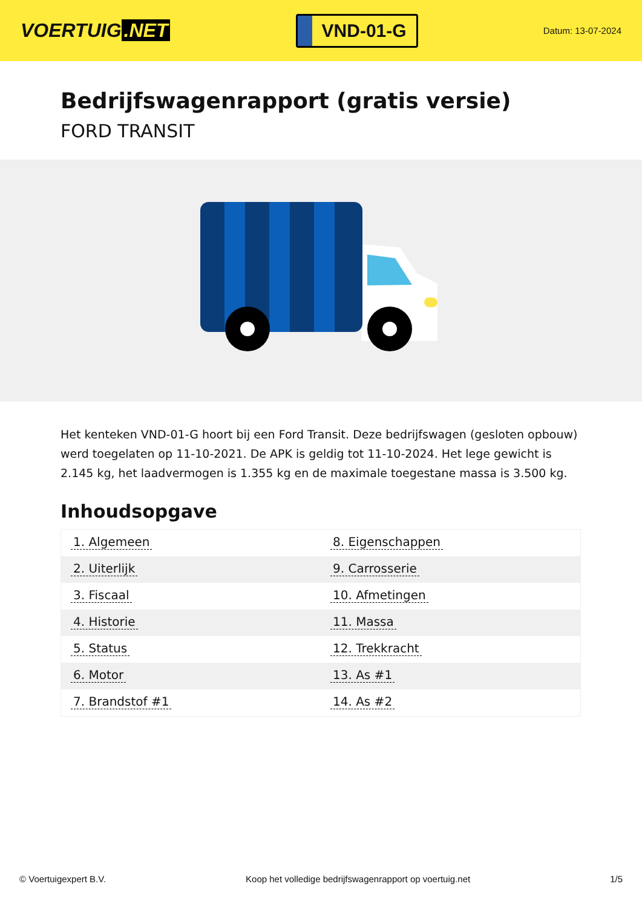VOERTUIG.NET
VND-01-G
Datum: 13-07-2024
Bedrijfswagenrapport (gratis versie)
FORD TRANSIT
Het kenteken VND-01-G hoort bij een Ford Transit. Deze bedrijfswagen (gesloten opbouw) werd toegelaten op 11-10-2021. De APK is geldig tot 11-10-2024. Het lege gewicht is 2.145 kg, het laadvermogen is 1.355 kg en de maximale toegestane massa is 3.500 kg.
Inhoudsopgave
| 1. Algemeen | 8. Eigenschappen |
| 2. Uiterlijk | 9. Carrosserie |
| 3. Fiscaal | 10. Afmetingen |
| 4. Historie | 11. Massa |
| 5. Status | 12. Trekkracht |
| 6. Motor | 13. As #1 |
| 7. Brandstof #1 | 14. As #2 |
© Voertuigexpert B.V. Koop het volledige bedrijfswagenrapport op voertuig.net 1/5